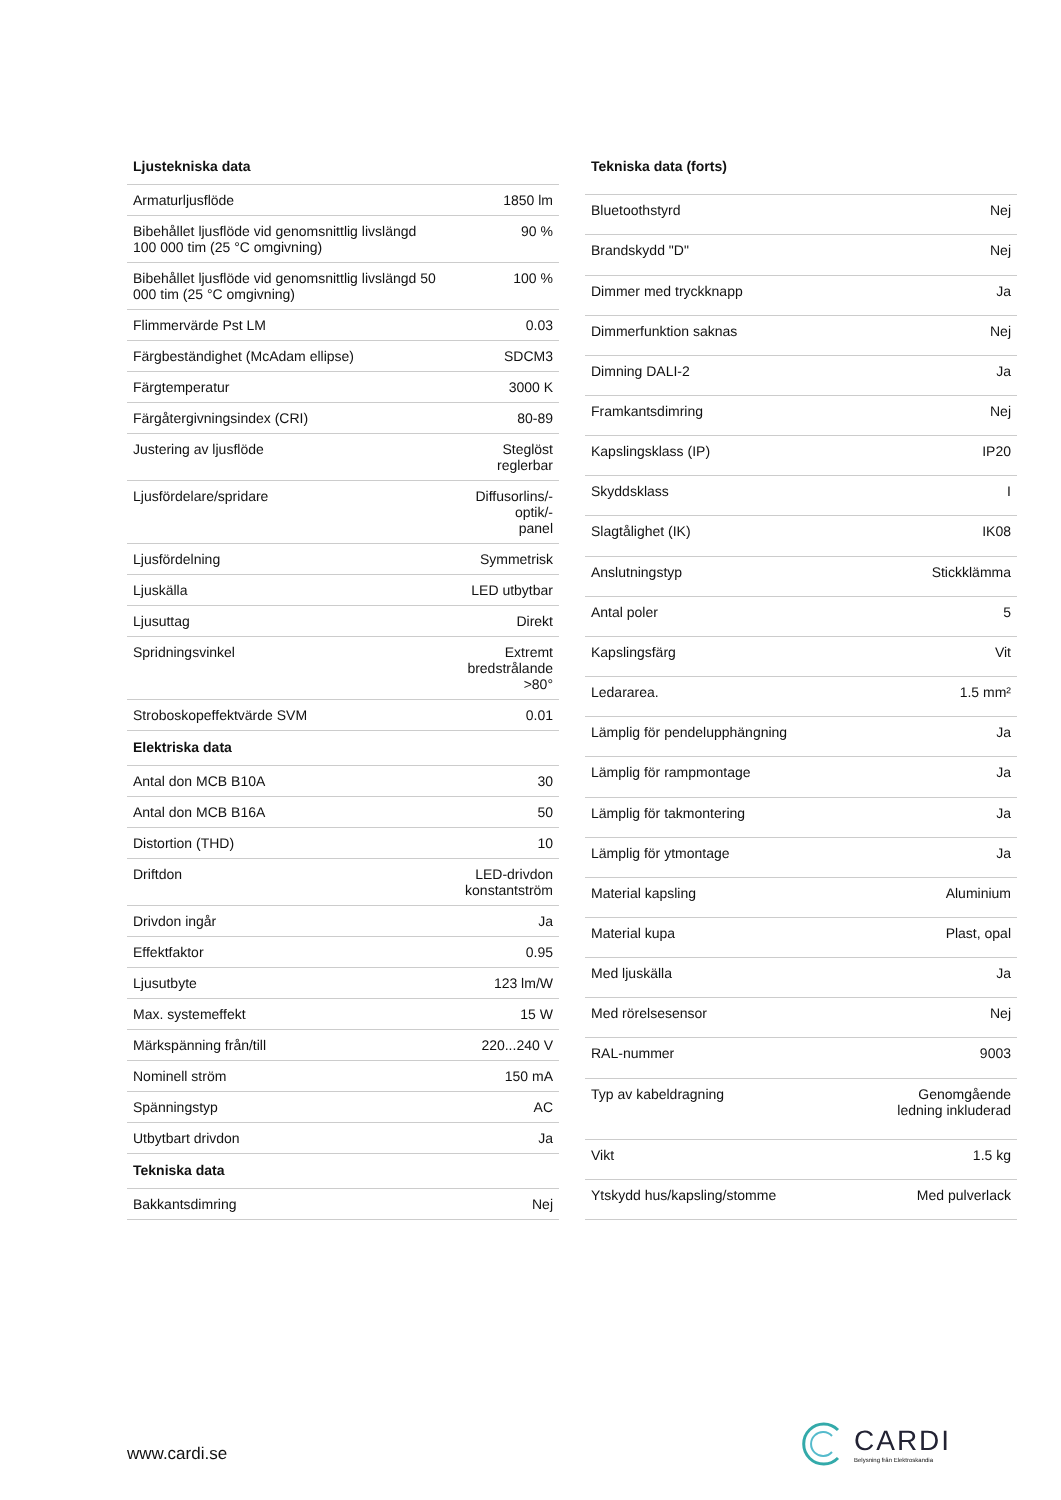| Ljustekniska data | |
| --- | --- |
| Armaturljusflöde | 1850 lm |
| Bibehållet ljusflöde vid genomsnittlig livslängd 100 000 tim (25 °C omgivning) | 90 % |
| Bibehållet ljusflöde vid genomsnittlig livslängd 50 000 tim (25 °C omgivning) | 100 % |
| Flimmervärde Pst LM | 0.03 |
| Färgbeständighet (McAdam ellipse) | SDCM3 |
| Färgtemperatur | 3000 K |
| Färgåtergivningsindex (CRI) | 80-89 |
| Justering av ljusflöde | Steglöst reglerbar |
| Ljusfördelare/spridare | Diffusorlins/-optik/- panel |
| Ljusfördelning | Symmetrisk |
| Ljuskälla | LED utbytbar |
| Ljusuttag | Direkt |
| Spridningsvinkel | Extremt bredstrålande >80° |
| Stroboskopeffektvärde SVM | 0.01 |
| Elektriska data | |
| Antal don MCB B10A | 30 |
| Antal don MCB B16A | 50 |
| Distortion (THD) | 10 |
| Driftdon | LED-drivdon konstantström |
| Drivdon ingår | Ja |
| Effektfaktor | 0.95 |
| Ljusutbyte | 123 lm/W |
| Max. systemeffekt | 15 W |
| Märkspänning från/till | 220...240 V |
| Nominell ström | 150 mA |
| Spänningstyp | AC |
| Utbytbart drivdon | Ja |
| Tekniska data | |
| Bakkantsdimring | Nej |
| Tekniska data (forts) | |
| --- | --- |
| Bluetoothstyrd | Nej |
| Brandskydd "D" | Nej |
| Dimmer med tryckknapp | Ja |
| Dimmerfunktion saknas | Nej |
| Dimning DALI-2 | Ja |
| Framkantsdimring | Nej |
| Kapslingsklass (IP) | IP20 |
| Skyddsklass | I |
| Slagtålighet (IK) | IK08 |
| Anslutningstyp | Stickklämma |
| Antal poler | 5 |
| Kapslingsfärg | Vit |
| Ledararea. | 1.5 mm² |
| Lämplig för pendelupphängning | Ja |
| Lämplig för rampmontage | Ja |
| Lämplig för takmontering | Ja |
| Lämplig för ytmontage | Ja |
| Material kapsling | Aluminium |
| Material kupa | Plast, opal |
| Med ljuskälla | Ja |
| Med rörelsesensor | Nej |
| RAL-nummer | 9003 |
| Typ av kabeldragning | Genomgående ledning inkluderad |
| Vikt | 1.5 kg |
| Ytskydd hus/kapsling/stomme | Med pulverlack |
www.cardi.se
CARDI
Belysning från Elektroskandia